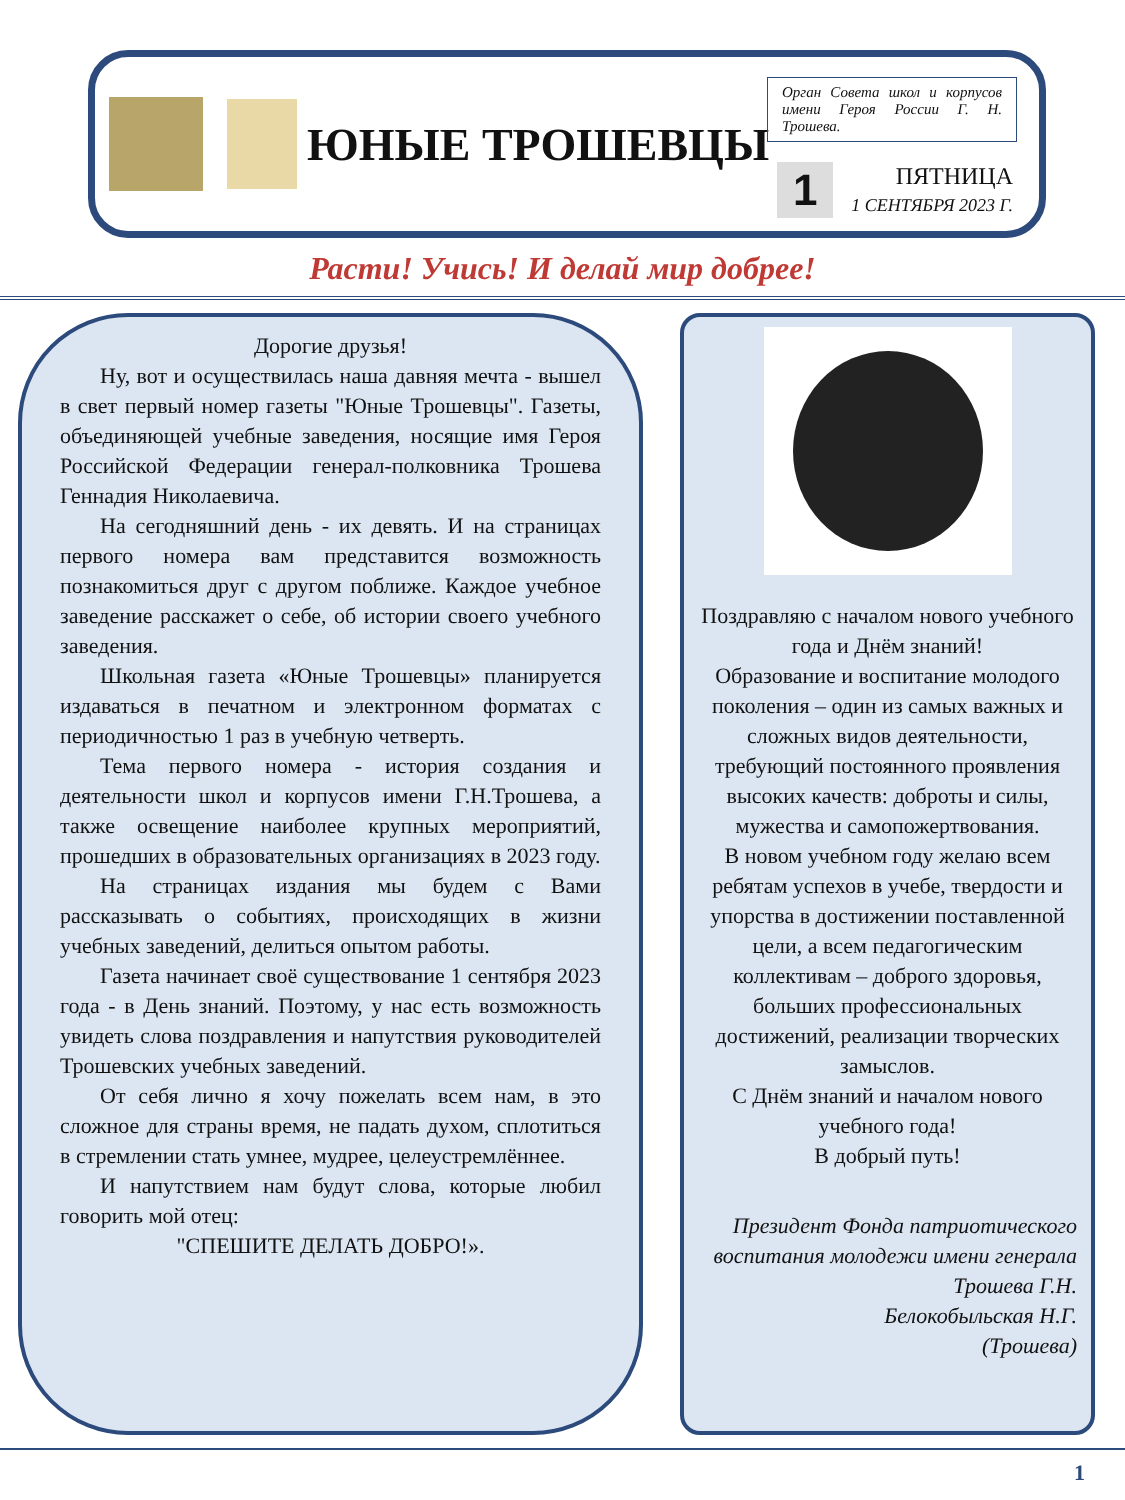ЮНЫЕ ТРОШЕВЦЫ
Орган Совета школ и корпусов имени Героя России Г. Н. Трошева.
1
ПЯТНИЦА
1 СЕНТЯБРЯ 2023 Г.
Расти! Учись! И делай мир добрее!
Дорогие друзья!
Ну, вот и осуществилась наша давняя мечта - вышел в свет первый номер газеты "Юные Трошевцы". Газеты, объединяющей учебные заведения, носящие имя Героя Российской Федерации генерал-полковника Трошева Геннадия Николаевича.
На сегодняшний день - их девять. И на страницах первого номера вам представится возможность познакомиться друг с другом поближе. Каждое учебное заведение расскажет о себе, об истории своего учебного заведения.
Школьная газета «Юные Трошевцы» планируется издаваться в печатном и электронном форматах с периодичностью 1 раз в учебную четверть.
Тема первого номера - история создания и деятельности школ и корпусов имени Г.Н.Трошева, а также освещение наиболее крупных мероприятий, прошедших в образовательных организациях в 2023 году.
На страницах издания мы будем с Вами рассказывать о событиях, происходящих в жизни учебных заведений, делиться опытом работы.
Газета начинает своё существование 1 сентября 2023 года - в День знаний. Поэтому, у нас есть возможность увидеть слова поздравления и напутствия руководителей Трошевских учебных заведений.
От себя лично я хочу пожелать всем нам, в это сложное для страны время, не падать духом, сплотиться в стремлении стать умнее, мудрее, целеустремлённее.
И напутствием нам будут слова, которые любил говорить мой отец:
"СПЕШИТЕ ДЕЛАТЬ ДОБРО!».
Поздравляю с началом нового учебного года и Днём знаний!
Образование и воспитание молодого поколения – один из самых важных и сложных видов деятельности, требующий постоянного проявления высоких качеств: доброты и силы, мужества и самопожертвования.
В новом учебном году желаю всем ребятам успехов в учебе, твердости и упорства в достижении поставленной цели, а всем педагогическим коллективам – доброго здоровья, больших профессиональных достижений, реализации творческих замыслов.
С Днём знаний и началом нового учебного года!
В добрый путь!
Президент Фонда патриотического воспитания молодежи имени генерала Трошева Г.Н.
Белокобыльская Н.Г.
(Трошева)
1